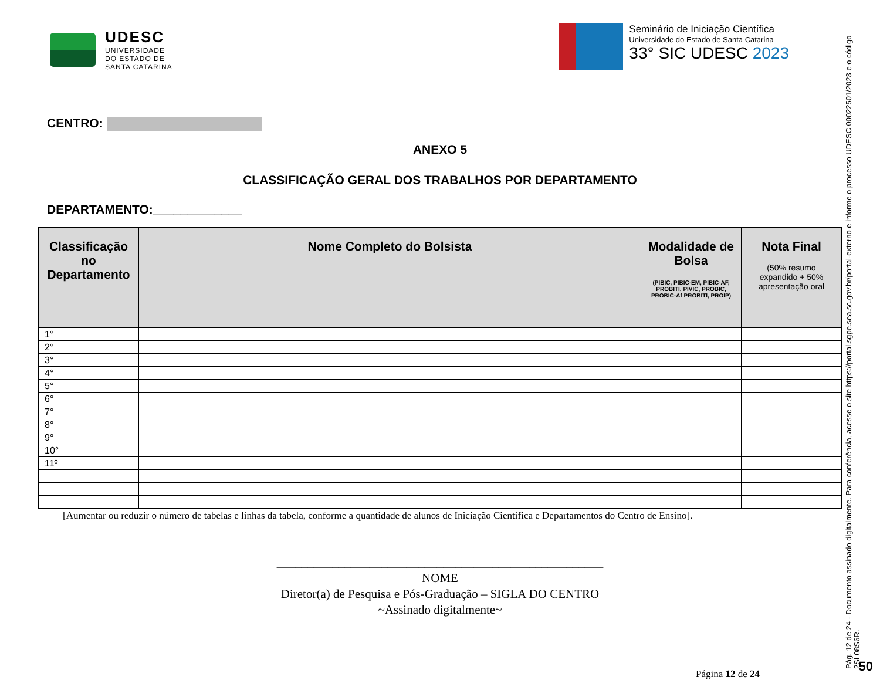UDESC
UNIVERSIDADE
DO ESTADO DE
SANTA CATARINA
Seminário de Iniciação Científica
Universidade do Estado de Santa Catarina
33° SIC UDESC 2023
CENTRO:
ANEXO 5
CLASSIFICAÇÃO GERAL DOS TRABALHOS POR DEPARTAMENTO
DEPARTAMENTO:_____________
| Classificação no Departamento | Nome Completo do Bolsista | Modalidade de Bolsa (PIBIC, PIBIC-EM, PIBIC-AF, PROBITI, PIVIC, PROBIC, PROBIC-Af PROBITI, PROIP) | Nota Final (50% resumo expandido + 50% apresentação oral |
| --- | --- | --- | --- |
| 1° | | | |
| 2° | | | |
| 3° | | | |
| 4° | | | |
| 5° | | | |
| 6° | | | |
| 7° | | | |
| 8° | | | |
| 9° | | | |
| 10° | | | |
| 11º | | | |
[Aumentar ou reduzir o número de tabelas e linhas da tabela, conforme a quantidade de alunos de Iniciação Científica e Departamentos do Centro de Ensino].
_____________________________________________________
NOME
Diretor(a) de Pesquisa e Pós-Graduação – SIGLA DO CENTRO
~Assinado digitalmente~
Página 12 de 24
Pág. 12 de 24 - Documento assinado digitalmente. Para conferência, acesse o site https://portal.sgpe.sea.sc.gov.br/portal-externo e informe o processo UDESC 00022501/2023 e o código 2SL08S6R.
50